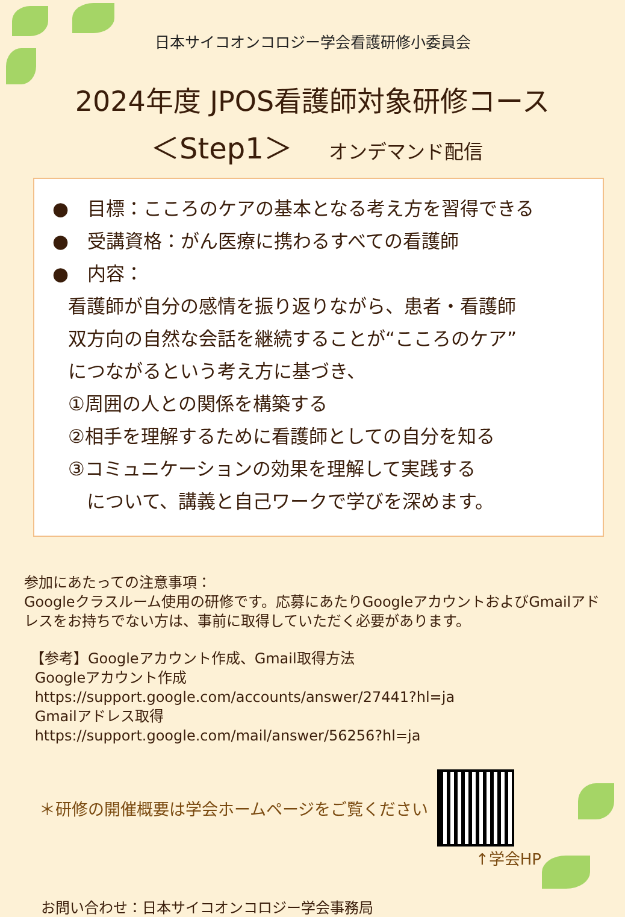日本サイコオンコロジー学会看護研修小委員会
2024年度 JPOS看護師対象研修コース
＜Step1＞ オンデマンド配信
●　目標：こころのケアの基本となる考え方を習得できる
●　受講資格：がん医療に携わるすべての看護師
●　内容：
看護師が自分の感情を振り返りながら、患者・看護師
双方向の自然な会話を継続することが“こころのケア”
につながるという考え方に基づき、
①周囲の人との関係を構築する
②相手を理解するために看護師としての自分を知る
③コミュニケーションの効果を理解して実践する
　について、講義と自己ワークで学びを深めます。
参加にあたっての注意事項：
Googleクラスルーム使用の研修です。応募にあたりGoogleアカウントおよびGmailアドレスをお持ちでない方は、事前に取得していただく必要があります。
【参考】Googleアカウント作成、Gmail取得方法
Googleアカウント作成
https://support.google.com/accounts/answer/27441?hl=ja
Gmailアドレス取得
https://support.google.com/mail/answer/56256?hl=ja
＊研修の開催概要は学会ホームページをご覧ください
↑学会HP
お問い合わせ：日本サイコオンコロジー学会事務局